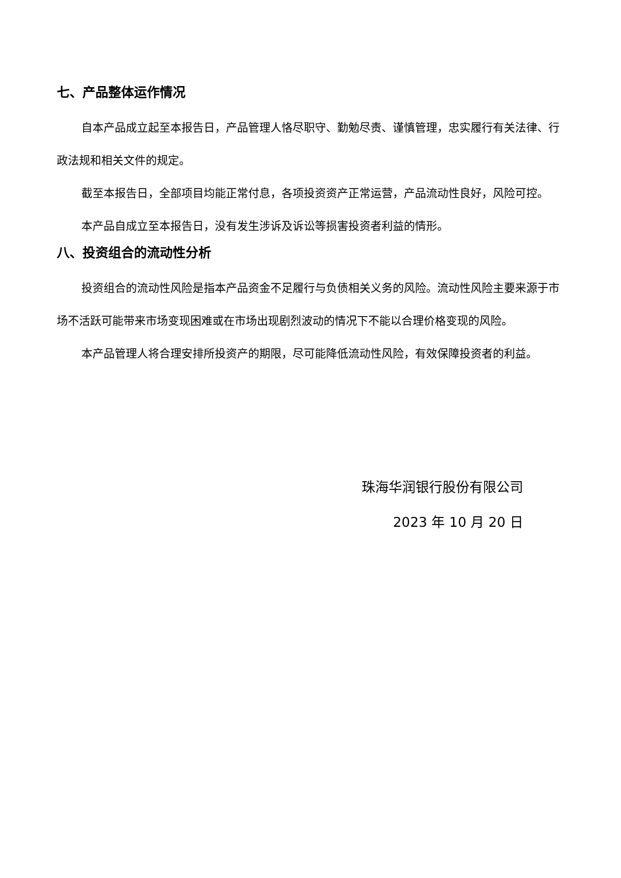七、产品整体运作情况
自本产品成立起至本报告日，产品管理人恪尽职守、勤勉尽责、谨慎管理，忠实履行有关法律、行政法规和相关文件的规定。
截至本报告日，全部项目均能正常付息，各项投资资产正常运营，产品流动性良好，风险可控。
本产品自成立至本报告日，没有发生涉诉及诉讼等损害投资者利益的情形。
八、投资组合的流动性分析
投资组合的流动性风险是指本产品资金不足履行与负债相关义务的风险。流动性风险主要来源于市场不活跃可能带来市场变现困难或在市场出现剧烈波动的情况下不能以合理价格变现的风险。
本产品管理人将合理安排所投资产的期限，尽可能降低流动性风险，有效保障投资者的利益。
珠海华润银行股份有限公司
2023 年 10 月 20 日